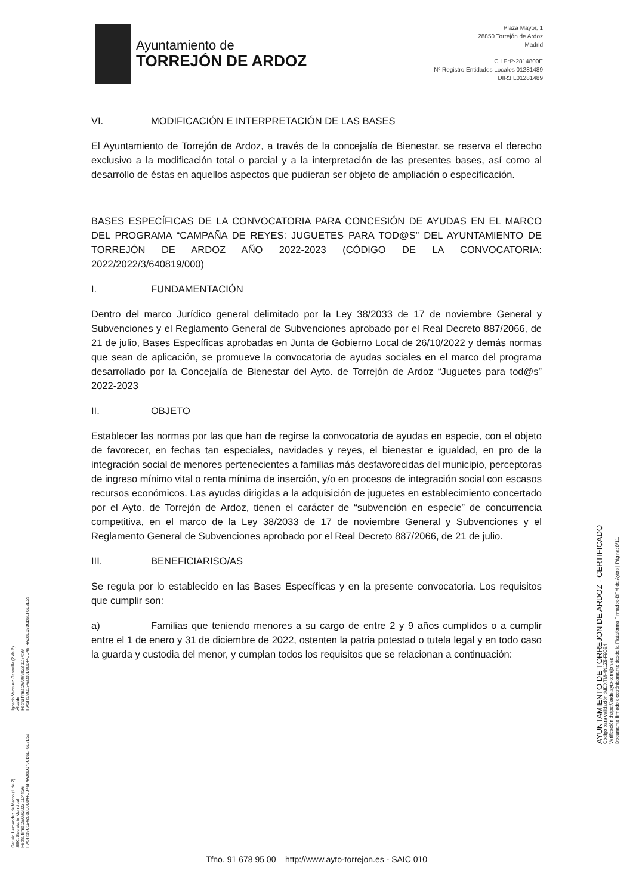Ayuntamiento de
TORREJÓN DE ARDOZ
Plaza Mayor, 1
28850 Torrejón de Ardoz
Madrid
C.I.F.:P-2814800E
Nº Registro Entidades Locales 01281489
DIR3 L01281489
VI. MODIFICACIÓN E INTERPRETACIÓN DE LAS BASES
El Ayuntamiento de Torrejón de Ardoz, a través de la concejalía de Bienestar, se reserva el derecho exclusivo a la modificación total o parcial y a la interpretación de las presentes bases, así como al desarrollo de éstas en aquellos aspectos que pudieran ser objeto de ampliación o especificación.
BASES ESPECÍFICAS DE LA CONVOCATORIA PARA CONCESIÓN DE AYUDAS EN EL MARCO DEL PROGRAMA “CAMPAÑA DE REYES: JUGUETES PARA TOD@S” DEL AYUNTAMIENTO DE TORREJÓN DE ARDOZ AÑO 2022-2023 (CÓDIGO DE LA CONVOCATORIA: 2022/2022/3/640819/000)
I. FUNDAMENTACIÓN
Dentro del marco Jurídico general delimitado por la Ley 38/2033 de 17 de noviembre General y Subvenciones y el Reglamento General de Subvenciones aprobado por el Real Decreto 887/2066, de 21 de julio, Bases Específicas aprobadas en Junta de Gobierno Local de 26/10/2022 y demás normas que sean de aplicación, se promueve la convocatoria de ayudas sociales en el marco del programa desarrollado por la Concejalía de Bienestar del Ayto. de Torrejón de Ardoz “Juguetes para tod@s” 2022-2023
II. OBJETO
Establecer las normas por las que han de regirse la convocatoria de ayudas en especie, con el objeto de favorecer, en fechas tan especiales, navidades y reyes, el bienestar e igualdad, en pro de la integración social de menores pertenecientes a familias más desfavorecidas del municipio, perceptoras de ingreso mínimo vital o renta mínima de inserción, y/o en procesos de integración social con escasos recursos económicos. Las ayudas dirigidas a la adquisición de juguetes en establecimiento concertado por el Ayto. de Torrejón de Ardoz, tienen el carácter de “subvención en especie” de concurrencia competitiva, en el marco de la Ley 38/2033 de 17 de noviembre General y Subvenciones y el Reglamento General de Subvenciones aprobado por el Real Decreto 887/2066, de 21 de julio.
III. BENEFICIARISO/AS
Se regula por lo establecido en las Bases Específicas y en la presente convocatoria. Los requisitos que cumplir son:
a) Familias que teniendo menores a su cargo de entre 2 y 9 años cumplidos o a cumplir entre el 1 de enero y 31 de diciembre de 2022, ostenten la patria potestad o tutela legal y en todo caso la guarda y custodia del menor, y cumplan todos los requisitos que se relacionan a continuación:
Saturio Hernández de Marco (1 de 2)
SEC. Secretario Municipal
Fecha firma:26/09/2022 11:44:36
HASH:39C1242B38E0C844ED46F4A38EC73CB6EF6E9E59
Ignacio Vazquez Casavilla (2 de 2)
Alcalde
Fecha firma:26/09/2022 11:54:39
HASH:39C1242B38E0C844ED46F4A38EC73CB6EF6E9E59
AYUNTAMIENTO DE TORREJON DE ARDOZ - CERTIFICADO
Código para validación :MDXTM-4N1Z5-F90E4
Verificación :https://sede.ayto-torrejon.es
Documento firmado electrónicamente desde la Plataforma Firmadoc-BPM de Aytos | Página: 8/11.
Tfno. 91 678 95 00 – http://www.ayto-torrejon.es - SAIC 010